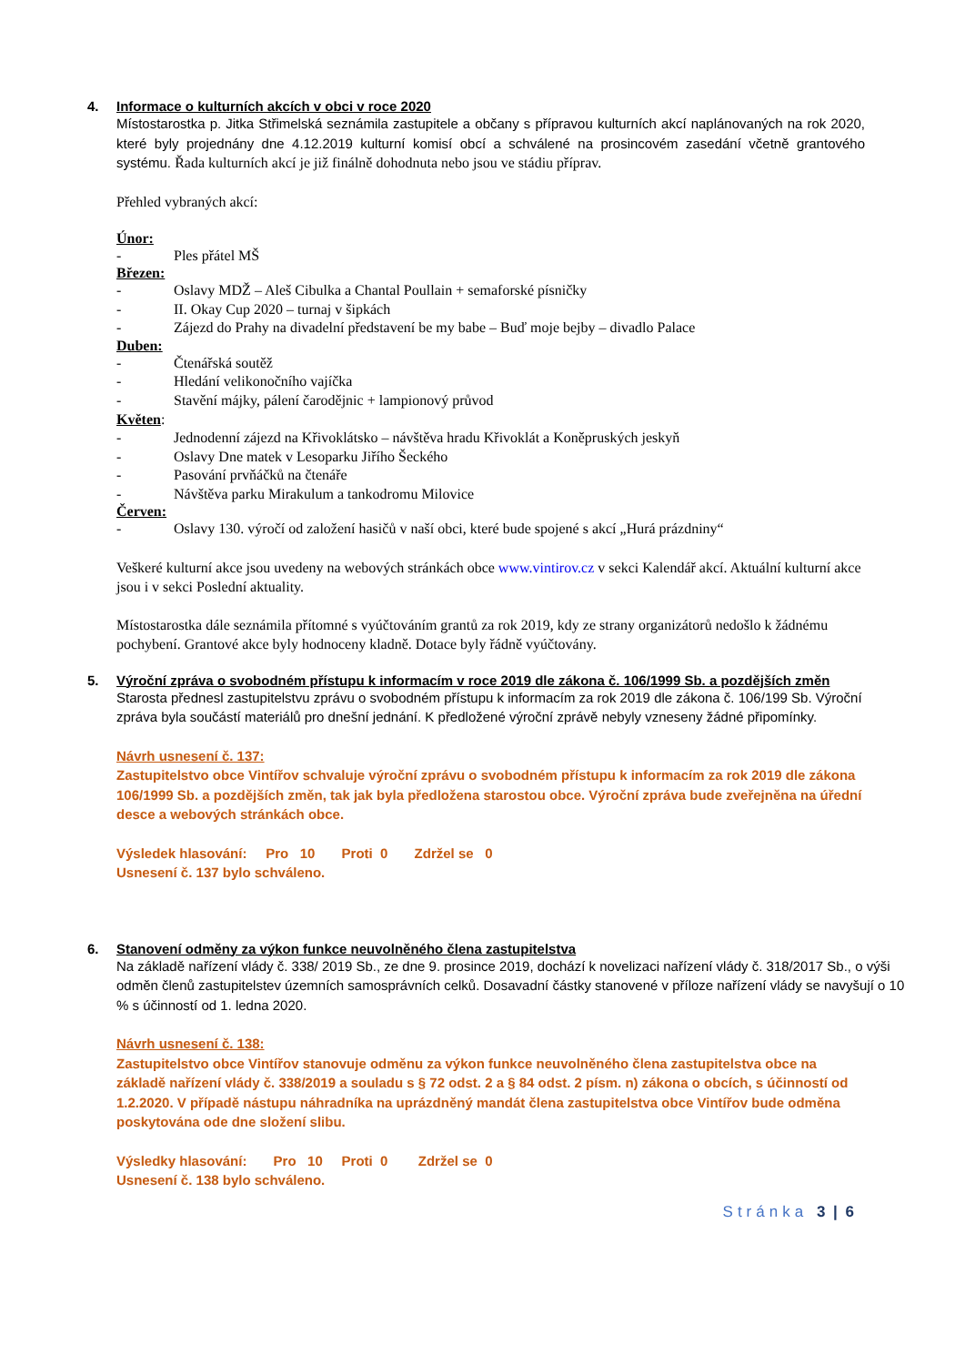4. Informace o kulturních akcích v obci v roce 2020
Místostarostka p. Jitka Střimelská seznámila zastupitele a občany s přípravou kulturních akcí naplánovaných na rok 2020, které byly projednány dne 4.12.2019 kulturní komisí obcí a schválené na prosincovém zasedání včetně grantového systému. Řada kulturních akcí je již finálně dohodnuta nebo jsou ve stádiu příprav.
Přehled vybraných akcí:
Únor:
- Ples přátel MŠ
Březen:
- Oslavy MDŽ – Aleš Cibulka a Chantal Poullain + semaforské písničky
- II. Okay Cup 2020 – turnaj v šipkách
- Zájezd do Prahy na divadelní představení be my babe – Buď moje bejby – divadlo Palace
Duben:
- Čtenářská soutěž
- Hledání velikonočního vajíčka
- Stavění májky, pálení čarodějnic + lampionový průvod
Květen:
- Jednodenní zájezd na Křivoklátsko – návštěva hradu Křivoklát a Koněpruských jeskyň
- Oslavy Dne matek v Lesoparku Jiřího Šeckého
- Pasování prvňáčků na čtenáře
- Návštěva parku Mirakulum a tankodromu Milovice
Červen:
- Oslavy 130. výročí od založení hasičů v naší obci, které bude spojené s akcí „Hurá prázdniny“
Veškeré kulturní akce jsou uvedeny na webových stránkách obce www.vintirov.cz v sekci Kalendář akcí. Aktuální kulturní akce jsou i v sekci Poslední aktuality.
Místostarostka dále seznámila přítomné s vyúčtováním grantů za rok 2019, kdy ze strany organizátorů nedošlo k žádnému pochybení. Grantové akce byly hodnoceny kladně. Dotace byly řádně vyúčtovány.
5. Výroční zpráva o svobodném přístupu k informacím v roce 2019 dle zákona č. 106/1999 Sb. a pozdějších změn
Starosta přednesl zastupitelstvu zprávu o svobodném přístupu k informacím za rok 2019 dle zákona č. 106/199 Sb. Výroční zpráva byla součástí materiálů pro dnešní jednání. K předložené výroční zprávě nebyly vzneseny žádné připomínky.
Návrh usnesení č. 137:
Zastupitelstvo obce Vintířov schvaluje výroční zprávu o svobodném přístupu k informacím za rok 2019 dle zákona 106/1999 Sb. a pozdějších změn, tak jak byla předložena starostou obce. Výroční zpráva bude zveřejněna na úřední desce a webových stránkách obce.
Výsledek hlasování: Pro 10 Proti 0 Zdržel se 0
Usnesení č. 137 bylo schváleno.
6. Stanovení odměny za výkon funkce neuvolněného člena zastupitelstva
Na základě nařízení vlády č. 338/ 2019 Sb., ze dne 9. prosince 2019, dochází k novelizaci nařízení vlády č. 318/2017 Sb., o výši odměn členů zastupitelstev územních samosprávních celků. Dosavadní částky stanovené v příloze nařízení vlády se navyšují o 10 % s účinností od 1. ledna 2020.
Návrh usnesení č. 138:
Zastupitelstvo obce Vintířov stanovuje odměnu za výkon funkce neuvolněného člena zastupitelstva obce na základě nařízení vlády č. 338/2019 a souladu s § 72 odst. 2 a § 84 odst. 2 písm. n) zákona o obcích, s účinností od 1.2.2020. V případě nástupu náhradníka na uprázdněný mandát člena zastupitelstva obce Vintířov bude odměna poskytována ode dne složení slibu.
Výsledky hlasování: Pro 10 Proti 0 Zdržel se 0
Usnesení č. 138 bylo schváleno.
Stránka 3 | 6